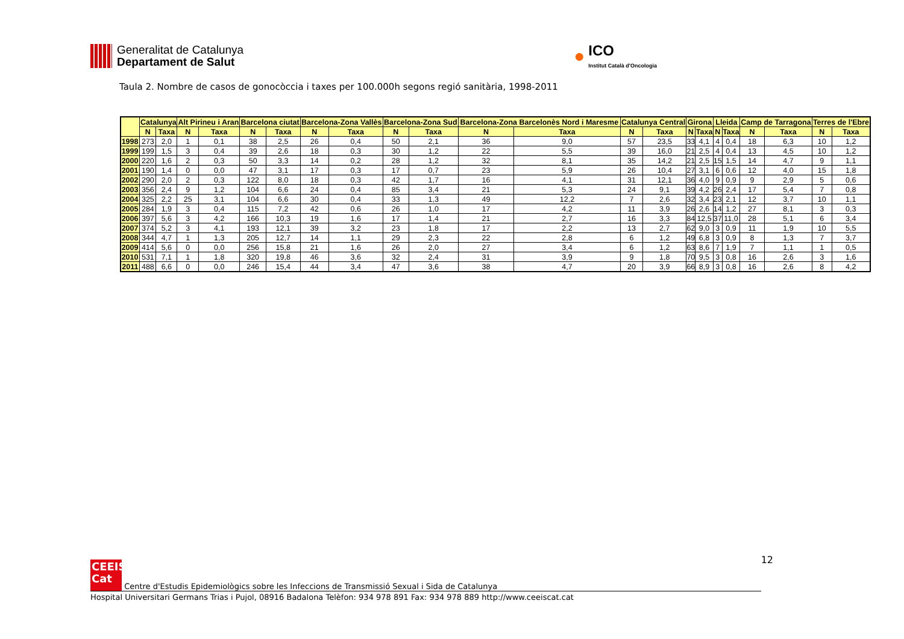Generalitat de Catalunya
Departament de Salut
●
ICO
Institut Català d'Oncologia
Taula 2. Nombre de casos de gonocòccia i taxes per 100.000h segons regió sanitària, 1998-2011
| | Catalunya | | Alt Pirineu i Aran | | Barcelona ciutat | | Barcelona-Zona Vallès | | Barcelona-Zona Sud | | Barcelona-Zona Barcelonès Nord i Maresme | | Catalunya Central | | Girona | | Lleida | | Camp de Tarragona | | Terres de l'Ebre | |
| --- | --- | --- | --- | --- | --- | --- | --- | --- | --- | --- | --- | --- | --- | --- | --- | --- | --- | --- | --- | --- | --- | --- |
| | N | Taxa | N | Taxa | N | Taxa | N | Taxa | N | Taxa | N | Taxa | N | Taxa | N | Taxa | N | Taxa | N | Taxa | N | Taxa |
| 1998 | 273 | 2,0 | 1 | 0,1 | 38 | 2,5 | 26 | 0,4 | 50 | 2,1 | 36 | 9,0 | 57 | 23,5 | 33 | 4,1 | 4 | 0,4 | 18 | 6,3 | 10 | 1,2 |
| 1999 | 199 | 1,5 | 3 | 0,4 | 39 | 2,6 | 18 | 0,3 | 30 | 1,2 | 22 | 5,5 | 39 | 16,0 | 21 | 2,5 | 4 | 0,4 | 13 | 4,5 | 10 | 1,2 |
| 2000 | 220 | 1,6 | 2 | 0,3 | 50 | 3,3 | 14 | 0,2 | 28 | 1,2 | 32 | 8,1 | 35 | 14,2 | 21 | 2,5 | 15 | 1,5 | 14 | 4,7 | 9 | 1,1 |
| 2001 | 190 | 1,4 | 0 | 0,0 | 47 | 3,1 | 17 | 0,3 | 17 | 0,7 | 23 | 5,9 | 26 | 10,4 | 27 | 3,1 | 6 | 0,6 | 12 | 4,0 | 15 | 1,8 |
| 2002 | 290 | 2,0 | 2 | 0,3 | 122 | 8,0 | 18 | 0,3 | 42 | 1,7 | 16 | 4,1 | 31 | 12,1 | 36 | 4,0 | 9 | 0,9 | 9 | 2,9 | 5 | 0,6 |
| 2003 | 356 | 2,4 | 9 | 1,2 | 104 | 6,6 | 24 | 0,4 | 85 | 3,4 | 21 | 5,3 | 24 | 9,1 | 39 | 4,2 | 26 | 2,4 | 17 | 5,4 | 7 | 0,8 |
| 2004 | 325 | 2,2 | 25 | 3,1 | 104 | 6,6 | 30 | 0,4 | 33 | 1,3 | 49 | 12,2 | 7 | 2,6 | 32 | 3,4 | 23 | 2,1 | 12 | 3,7 | 10 | 1,1 |
| 2005 | 284 | 1,9 | 3 | 0,4 | 115 | 7,2 | 42 | 0,6 | 26 | 1,0 | 17 | 4,2 | 11 | 3,9 | 26 | 2,6 | 14 | 1,2 | 27 | 8,1 | 3 | 0,3 |
| 2006 | 397 | 5,6 | 3 | 4,2 | 166 | 10,3 | 19 | 1,6 | 17 | 1,4 | 21 | 2,7 | 16 | 3,3 | 84 | 12,5 | 37 | 11,0 | 28 | 5,1 | 6 | 3,4 |
| 2007 | 374 | 5,2 | 3 | 4,1 | 193 | 12,1 | 39 | 3,2 | 23 | 1,8 | 17 | 2,2 | 13 | 2,7 | 62 | 9,0 | 3 | 0,9 | 11 | 1,9 | 10 | 5,5 |
| 2008 | 344 | 4,7 | 1 | 1,3 | 205 | 12,7 | 14 | 1,1 | 29 | 2,3 | 22 | 2,8 | 6 | 1,2 | 49 | 6,8 | 3 | 0,9 | 8 | 1,3 | 7 | 3,7 |
| 2009 | 414 | 5,6 | 0 | 0,0 | 256 | 15,8 | 21 | 1,6 | 26 | 2,0 | 27 | 3,4 | 6 | 1,2 | 63 | 8,6 | 7 | 1,9 | 7 | 1,1 | 1 | 0,5 |
| 2010 | 531 | 7,1 | 1 | 1,8 | 320 | 19,8 | 46 | 3,6 | 32 | 2,4 | 31 | 3,9 | 9 | 1,8 | 70 | 9,5 | 3 | 0,8 | 16 | 2,6 | 3 | 1,6 |
| 2011 | 488 | 6,6 | 0 | 0,0 | 246 | 15,4 | 44 | 3,4 | 47 | 3,6 | 38 | 4,7 | 20 | 3,9 | 66 | 8,9 | 3 | 0,8 | 16 | 2,6 | 8 | 4,2 |
12
CEEIS
Cat Centre d'Estudis Epidemiològics sobre les Infeccions de Transmissió Sexual i Sida de Catalunya
Hospital Universitari Germans Trias i Pujol, 08916 Badalona Telèfon: 934 978 891 Fax: 934 978 889 http://www.ceeiscat.cat